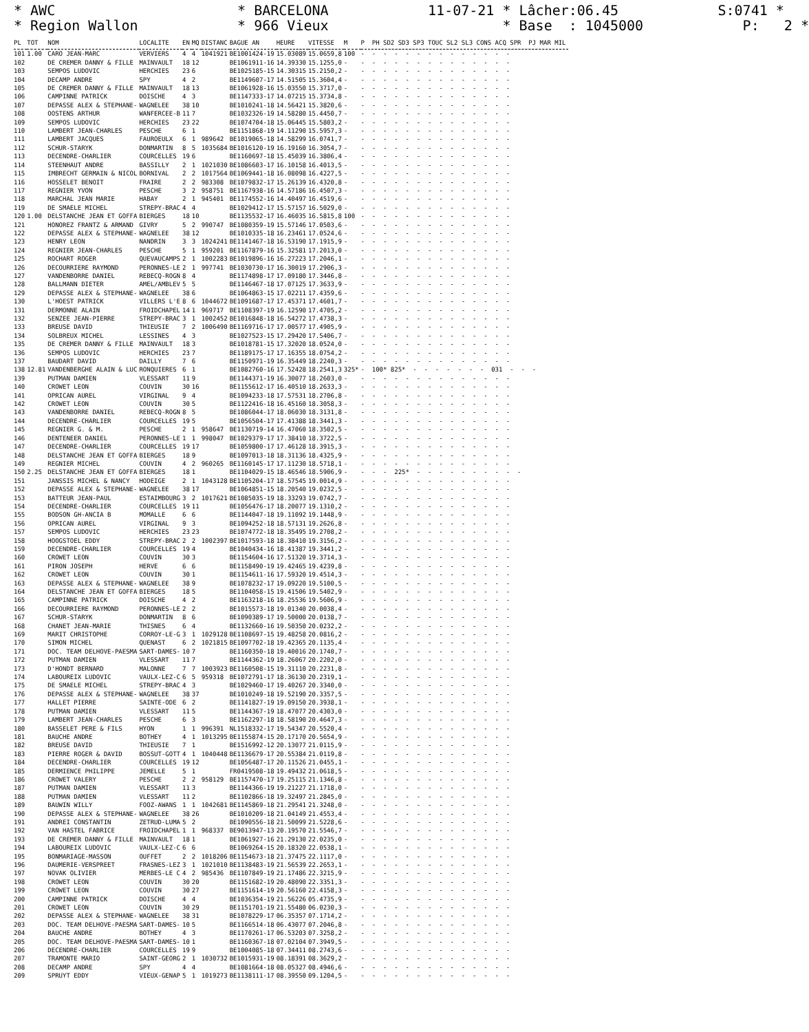* AWC * BARCELONA 11-07-21 * Lâcher:06.45 S:0741 * * Region Wallon * 966 Vieux * Base : 1045000 P: 2 *
| PL | TOT | NOM | LOCALITE | EN | MQ | DISTANC | BAGUE AN | HEURE | VITESSE | M | P PH SD2 SD3 SP3 TOUC SL2 SL3 CONS ACQ SPR PJ MAR MIL |
| --- | --- | --- | --- | --- | --- | --- | --- | --- | --- | --- | --- |
| 101 | 1.00 | CARO JEAN-MARC | VERVIERS | 4 | 4 | 1041921 | BE1001424-19 | 15.03089 | 15.0659,8 | 100 | - - - - - - - - - - - - - - |
| 102 | | DE CREMER DANNY & FILLE | MAINVAULT | 18 | 12 | | BE1061911-16 | 14.39330 | 15.1255,0 | - | - - - - - - - - - - - - - - |
| 103 | | SEMPOS LUDOVIC | HERCHIES | 23 | 6 | | BE1025185-15 | 14.30315 | 15.2150,2 | - | - - - - - - - - - - - - - - |
| 104 | | DECAMP ANDRE | SPY | 4 | 2 | | BE1149607-17 | 14.51505 | 15.3604,4 | - | - - - - - - - - - - - - - - |
| 105 | | DE CREMER DANNY & FILLE | MAINVAULT | 18 | 13 | | BE1061928-16 | 15.03550 | 15.3717,0 | - | - - - - - - - - - - - - - - |
| 106 | | CAMPINNE PATRICK | DOISCHE | 4 | 3 | | BE1147333-17 | 14.07215 | 15.3734,8 | - | - - - - - - - - - - - - - - |
| 107 | | DEPASSE ALEX & STEPHANE- | WAGNELEE | 38 | 10 | | BE1010241-18 | 14.56421 | 15.3820,6 | - | - - - - - - - - - - - - - - |
| 108 | | OOSTENS ARTHUR | WANFERCEE-B | 11 | 7 | | BE1032326-19 | 14.58280 | 15.4450,7 | - | - - - - - - - - - - - - - - |
| 109 | | SEMPOS LUDOVIC | HERCHIES | 23 | 22 | | BE1074704-18 | 15.06445 | 15.5803,2 | - | - - - - - - - - - - - - - - |
| 110 | | LAMBERT JEAN-CHARLES | PESCHE | 6 | 1 | | BE1151868-19 | 14.11290 | 15.5957,3 | - | - - - - - - - - - - - - - - |
| 111 | | LAMBERT JACQUES | FAUROEULX | 6 | 1 | 989642 | BE1019065-18 | 14.58299 | 16.0741,7 | - | - - - - - - - - - - - - - - |
| 112 | | SCHUR-STARYK | DONMARTIN | 8 | 5 | 1035684 | BE1016120-19 | 16.19160 | 16.3054,7 | - | - - - - - - - - - - - - - - |
| 113 | | DECENDRE-CHARLIER | COURCELLES | 19 | 6 | | BE1160697-18 | 15.45039 | 16.3806,4 | - | - - - - - - - - - - - - - - |
| 114 | | STEENHAUT ANDRE | BASSILLY | 2 | 1 | 1021030 | BE1086603-17 | 16.10158 | 16.4013,5 | - | - - - - - - - - - - - - - - |
| 115 | | IMBRECHT GERMAIN & NICOL | BORNIVAL | 2 | 2 | 1017564 | BE1069441-18 | 16.08098 | 16.4227,5 | - | - - - - - - - - - - - - - - |
| 116 | | HOSSELET BENOIT | FRAIRE | 2 | 2 | 983308 | BE1079832-17 | 15.26139 | 16.4320,8 | - | - - - - - - - - - - - - - - |
| 117 | | REGNIER YVON | PESCHE | 3 | 2 | 958751 | BE1167938-16 | 14.57186 | 16.4507,3 | - | - - - - - - - - - - - - - - |
| 118 | | MARCHAL JEAN MARIE | HABAY | 2 | 1 | 945401 | BE1174552-16 | 14.40497 | 16.4519,6 | - | - - - - - - - - - - - - - - |
| 119 | | DE SMAELE MICHEL | STREPY-BRAC | 4 | 4 | | BE1029412-17 | 15.57157 | 16.5029,0 | - | - - - - - - - - - - - - - - |
| 120 | 1.00 | DELSTANCHE JEAN ET GOFFA | BIERGES | 18 | 10 | | BE1135532-17 | 16.46035 | 16.5815,8 | 100 | - - - - - - - - - - - - - - |
| 121 | | HONOREZ FRANTZ & ARMAND | GIVRY | 5 | 2 | 990747 | BE1080359-19 | 15.57146 | 17.0503,6 | - | - - - - - - - - - - - - - - |
| 122 | | DEPASSE ALEX & STEPHANE- | WAGNELEE | 38 | 12 | | BE1010335-18 | 16.23461 | 17.0524,6 | - | - - - - - - - - - - - - - - |
| 123 | | HENRY LEON | NANDRIN | 3 | 3 | 1024241 | BE1141467-18 | 16.53190 | 17.1915,9 | - | - - - - - - - - - - - - - - |
| 124 | | REGNIER JEAN-CHARLES | PESCHE | 5 | 1 | 959201 | BE1167879-16 | 15.32581 | 17.2013,0 | - | - - - - - - - - - - - - - - |
| 125 | | ROCHART ROGER | QUEVAUCAMPS | 2 | 1 | 1002283 | BE1019896-16 | 16.27223 | 17.2046,1 | - | - - - - - - - - - - - - - - |
| 126 | | DECOURRIERE RAYMOND | PERONNES-LE | 2 | 1 | 997741 | BE1030730-17 | 16.30019 | 17.2906,3 | - | - - - - - - - - - - - - - - |
| 127 | | VANDENBORRE DANIEL | REBECQ-ROGN | 8 | 4 | | BE1174898-17 | 17.09180 | 17.3446,8 | - | - - - - - - - - - - - - - - |
| 128 | | BALLMANN DIETER | AMEL/AMBLEV | 5 | 5 | | BE1146467-18 | 17.07125 | 17.3633,9 | - | - - - - - - - - - - - - - - |
| 129 | | DEPASSE ALEX & STEPHANE- | WAGNELEE | 38 | 6 | | BE1064863-15 | 17.02211 | 17.4359,6 | - | - - - - - - - - - - - - - - |
| 130 | | L'HOEST PATRICK | VILLERS L'E | 8 | 6 | 1044672 | BE1091687-17 | 17.45371 | 17.4601,7 | - | - - - - - - - - - - - - - - |
| 131 | | DERMONNE ALAIN | FROIDCHAPEL | 14 | 1 | 969717 | BE1108397-19 | 16.12590 | 17.4705,2 | - | - - - - - - - - - - - - - - |
| 132 | | SENZEE JEAN-PIERRE | STREPY-BRAC | 3 | 1 | 1002452 | BE1016848-18 | 16.54272 | 17.4738,3 | - | - - - - - - - - - - - - - - |
| 133 | | BREUSE DAVID | THIEUSIE | 7 | 2 | 1006490 | BE1169716-17 | 17.00577 | 17.4905,9 | - | - - - - - - - - - - - - - - |
| 134 | | SOLBREUX MICHEL | LESSINES | 4 | 3 | | BE1027523-15 | 17.29420 | 17.5406,7 | - | - - - - - - - - - - - - - - |
| 135 | | DE CREMER DANNY & FILLE | MAINVAULT | 18 | 3 | | BE1018781-15 | 17.32020 | 18.0524,0 | - | - - - - - - - - - - - - - - |
| 136 | | SEMPOS LUDOVIC | HERCHIES | 23 | 7 | | BE1189175-17 | 17.16355 | 18.0754,2 | - | - - - - - - - - - - - - - - |
| 137 | | BAUDART DAVID | DAILLY | 7 | 6 | | BE1150971-19 | 16.35449 | 18.2240,3 | - | - - - - - - - - - - - - - - |
| 138 | 12.81 | VANDENBERGHE ALAIN & LUC | RONQUIERES | 6 | 1 | | BE1082760-16 | 17.52428 | 18.2541,3 | 325* | - 100* 825* - - - - - - - 031 - - - |
| 139 | | PUTMAN DAMIEN | VLESSART | 11 | 9 | | BE1144371-19 | 16.30077 | 18.2603,0 | - | - - - - - - - - - - - - - - |
| 140 | | CROWET LEON | COUVIN | 30 | 16 | | BE1155612-17 | 16.40510 | 18.2633,3 | - | - - - - - - - - - - - - - - |
| 141 | | OPRICAN AUREL | VIRGINAL | 9 | 4 | | BE1094233-18 | 17.57531 | 18.2706,8 | - | - - - - - - - - - - - - - - |
| 142 | | CROWET LEON | COUVIN | 30 | 5 | | BE1122416-18 | 16.45160 | 18.3058,3 | - | - - - - - - - - - - - - - - |
| 143 | | VANDENBORRE DANIEL | REBECQ-ROGN | 8 | 5 | | BE1086044-17 | 18.06030 | 18.3131,8 | - | - - - - - - - - - - - - - - |
| 144 | | DECENDRE-CHARLIER | COURCELLES | 19 | 5 | | BE1056504-17 | 17.41388 | 18.3441,3 | - | - - - - - - - - - - - - - - |
| 145 | | REGNIER G. & M. | PESCHE | 2 | 1 | 958647 | BE1130719-14 | 16.47060 | 18.3502,5 | - | - - - - - - - - - - - - - - |
| 146 | | DENTENEER DANIEL | PERONNES-LE | 1 | 1 | 998047 | BE1029379-17 | 17.38410 | 18.3722,5 | - | - - - - - - - - - - - - - - |
| 147 | | DECENDRE-CHARLIER | COURCELLES | 19 | 17 | | BE1059800-17 | 17.46128 | 18.3915,3 | - | - - - - - - - - - - - - - - |
| 148 | | DELSTANCHE JEAN ET GOFFA | BIERGES | 18 | 9 | | BE1097013-18 | 18.31136 | 18.4325,9 | - | - - - - - - - - - - - - - - |
| 149 | | REGNIER MICHEL | COUVIN | 4 | 2 | 960265 | BE1160145-17 | 17.11230 | 18.5718,1 | - | - - - - - - - - - - - - - - |
| 150 | 2.25 | DELSTANCHE JEAN ET GOFFA | BIERGES | 18 | 1 | | BE1104029-15 | 18.46546 | 18.5906,9 | - | - - - 225* - - - - - - - - - - |
| 151 | | JANSSIS MICHEL & NANCY | HODEIGE | 2 | 1 | 1043128 | BE1105204-17 | 18.57545 | 19.0014,9 | - | - - - - - - - - - - - - - - |
| 152 | | DEPASSE ALEX & STEPHANE- | WAGNELEE | 38 | 17 | | BE1064851-15 | 18.20540 | 19.0232,5 | - | - - - - - - - - - - - - - - |
| 153 | | BATTEUR JEAN-PAUL | ESTAIMBOURG | 3 | 2 | 1017621 | BE1085035-19 | 18.33293 | 19.0742,7 | - | - - - - - - - - - - - - - - |
| 154 | | DECENDRE-CHARLIER | COURCELLES | 19 | 11 | | BE1056476-17 | 18.20077 | 19.1310,2 | - | - - - - - - - - - - - - - - |
| 155 | | BODSON GH-ANCIA B | MOMALLE | 6 | 6 | | BE1144047-18 | 19.11092 | 19.1448,9 | - | - - - - - - - - - - - - - - |
| 156 | | OPRICAN AUREL | VIRGINAL | 9 | 3 | | BE1094252-18 | 18.57131 | 19.2626,8 | - | - - - - - - - - - - - - - - |
| 157 | | SEMPOS LUDOVIC | HERCHIES | 23 | 23 | | BE1074772-18 | 18.35495 | 19.2708,2 | - | - - - - - - - - - - - - - - |
| 158 | | HOOGSTOEL EDDY | STREPY-BRAC | 2 | 2 | 1002397 | BE1017593-18 | 18.38410 | 19.3156,2 | - | - - - - - - - - - - - - - - |
| 159 | | DECENDRE-CHARLIER | COURCELLES | 19 | 4 | | BE1040434-16 | 18.41387 | 19.3441,2 | - | - - - - - - - - - - - - - - |
| 160 | | CROWET LEON | COUVIN | 30 | 3 | | BE1154604-16 | 17.51320 | 19.3714,3 | - | - - - - - - - - - - - - - - |
| 161 | | PIRON JOSEPH | HERVE | 6 | 6 | | BE1158490-19 | 19.42465 | 19.4239,8 | - | - - - - - - - - - - - - - - |
| 162 | | CROWET LEON | COUVIN | 30 | 1 | | BE1154611-16 | 17.59320 | 19.4514,3 | - | - - - - - - - - - - - - - - |
| 163 | | DEPASSE ALEX & STEPHANE- | WAGNELEE | 38 | 9 | | BE1078232-17 | 19.09220 | 19.5100,5 | - | - - - - - - - - - - - - - - |
| 164 | | DELSTANCHE JEAN ET GOFFA | BIERGES | 18 | 5 | | BE1104058-15 | 19.41506 | 19.5402,9 | - | - - - - - - - - - - - - - - |
| 165 | | CAMPINNE PATRICK | DOISCHE | 4 | 2 | | BE1163218-16 | 18.25536 | 19.5606,9 | - | - - - - - - - - - - - - - - |
| 166 | | DECOURRIERE RAYMOND | PERONNES-LE | 2 | 2 | | BE1015573-18 | 19.01340 | 20.0038,4 | - | - - - - - - - - - - - - - - |
| 167 | | SCHUR-STARYK | DONMARTIN | 8 | 6 | | BE1090389-17 | 19.50000 | 20.0138,7 | - | - - - - - - - - - - - - - - |
| 168 | | CHANET JEAN-MARIE | THISNES | 6 | 4 | | BE1132660-16 | 19.50350 | 20.0232,2 | - | - - - - - - - - - - - - - - |
| 169 | | MARIT CHRISTOPHE | CORROY-LE-G | 3 | 1 | 1029128 | BE1108697-15 | 19.48258 | 20.0816,2 | - | - - - - - - - - - - - - - - |
| 170 | | SIMON MICHEL | QUENAST | 6 | 2 | 1021815 | BE1097702-18 | 19.42365 | 20.1135,4 | - | - - - - - - - - - - - - - - |
| 171 | | DOC. TEAM DELHOVE-PAESMA | SART-DAMES- | 10 | 7 | | BE1160350-18 | 19.40016 | 20.1740,7 | - | - - - - - - - - - - - - - - |
| 172 | | PUTMAN DAMIEN | VLESSART | 11 | 7 | | BE1144362-19 | 18.26067 | 20.2202,0 | - | - - - - - - - - - - - - - - |
| 173 | | D'HONDT BERNARD | MALONNE | 7 | 7 | 1003923 | BE1160508-15 | 19.31110 | 20.2231,8 | - | - - - - - - - - - - - - - - |
| 174 | | LABOUREIX LUDOVIC | VAULX-LEZ-C | 6 | 5 | 959318 | BE1072791-17 | 18.36130 | 20.2319,1 | - | - - - - - - - - - - - - - - |
| 175 | | DE SMAELE MICHEL | STREPY-BRAC | 4 | 3 | | BE1029460-17 | 19.40267 | 20.3340,0 | - | - - - - - - - - - - - - - - |
| 176 | | DEPASSE ALEX & STEPHANE- | WAGNELEE | 38 | 37 | | BE1010249-18 | 19.52190 | 20.3357,5 | - | - - - - - - - - - - - - - - |
| 177 | | HALLET PIERRE | SAINTE-ODE | 6 | 2 | | BE1141827-19 | 19.09150 | 20.3938,1 | - | - - - - - - - - - - - - - - |
| 178 | | PUTMAN DAMIEN | VLESSART | 11 | 5 | | BE1144367-19 | 18.47077 | 20.4303,0 | - | - - - - - - - - - - - - - - |
| 179 | | LAMBERT JEAN-CHARLES | PESCHE | 6 | 3 | | BE1162297-18 | 18.58190 | 20.4647,3 | - | - - - - - - - - - - - - - - |
| 180 | | BASSELET PERE & FILS | HYON | 1 | 1 | 996391 | NL1518332-17 | 19.54347 | 20.5520,4 | - | - - - - - - - - - - - - - - |
| 181 | | BAUCHE ANDRE | BOTHEY | 4 | 1 | 1013295 | BE1155874-15 | 20.17170 | 20.5654,9 | - | - - - - - - - - - - - - - - |
| 182 | | BREUSE DAVID | THIEUSIE | 7 | 1 | | BE1516992-12 | 20.13077 | 21.0115,9 | - | - - - - - - - - - - - - - - |
| 183 | | PIERRE ROGER & DAVID | BOSSUT-GOTT | 4 | 1 | 1040448 | BE1136679-17 | 20.55384 | 21.0119,8 | - | - - - - - - - - - - - - - - |
| 184 | | DECENDRE-CHARLIER | COURCELLES | 19 | 12 | | BE1056487-17 | 20.11526 | 21.0455,1 | - | - - - - - - - - - - - - - - |
| 185 | | DERMIENCE PHILIPPE | JEMELLE | 5 | 1 | | FR0419508-18 | 19.49432 | 21.0618,5 | - | - - - - - - - - - - - - - - |
| 186 | | CROWET VALERY | PESCHE | 2 | 2 | 958129 | BE1157470-17 | 19.25115 | 21.1346,8 | - | - - - - - - - - - - - - - - |
| 187 | | PUTMAN DAMIEN | VLESSART | 11 | 3 | | BE1144366-19 | 19.21227 | 21.1718,0 | - | - - - - - - - - - - - - - - |
| 188 | | PUTMAN DAMIEN | VLESSART | 11 | 2 | | BE1102866-18 | 19.32497 | 21.2845,0 | - | - - - - - - - - - - - - - - |
| 189 | | BAUWIN WILLY | FOOZ-AWANS | 1 | 1 | 1042681 | BE1145869-18 | 21.29541 | 21.3248,0 | - | - - - - - - - - - - - - - - |
| 190 | | DEPASSE ALEX & STEPHANE- | WAGNELEE | 38 | 26 | | BE1010209-18 | 21.04149 | 21.4553,4 | - | - - - - - - - - - - - - - - |
| 191 | | ANDREI CONSTANTIN | ZETRUD-LUMA | 5 | 2 | | BE1090556-18 | 21.50099 | 21.5228,6 | - | - - - - - - - - - - - - - - |
| 192 | | VAN HASTEL FABRICE | FROIDCHAPEL | 1 | 1 | 968337 | BE9013947-13 | 20.19570 | 21.5546,7 | - | - - - - - - - - - - - - - - |
| 193 | | DE CREMER DANNY & FILLE | MAINVAULT | 18 | 1 | | BE1061927-16 | 21.29130 | 22.0235,0 | - | - - - - - - - - - - - - - - |
| 194 | | LABOUREIX LUDOVIC | VAULX-LEZ-C | 6 | 6 | | BE1069264-15 | 20.18320 | 22.0538,1 | - | - - - - - - - - - - - - - - |
| 195 | | BONMARIAGE-MASSON | OUFFET | 2 | 2 | 1018206 | BE1154673-18 | 21.37475 | 22.1117,0 | - | - - - - - - - - - - - - - - |
| 196 | | DAUMERIE-VERSPREET | FRASNES-LEZ | 3 | 1 | 1021010 | BE1138483-19 | 21.56539 | 22.2653,1 | - | - - - - - - - - - - - - - - |
| 197 | | NOVAK OLIVIER | MERBES-LE C | 4 | 2 | 985436 | BE1107849-19 | 21.17486 | 22.3215,9 | - | - - - - - - - - - - - - - - |
| 198 | | CROWET LEON | COUVIN | 30 | 20 | | BE1151682-19 | 20.48090 | 22.3351,3 | - | - - - - - - - - - - - - - - |
| 199 | | CROWET LEON | COUVIN | 30 | 27 | | BE1151614-19 | 20.56160 | 22.4158,3 | - | - - - - - - - - - - - - - - |
| 200 | | CAMPINNE PATRICK | DOISCHE | 4 | 4 | | BE1036354-19 | 21.56226 | 05.4735,9 | - | - - - - - - - - - - - - - - |
| 201 | | CROWET LEON | COUVIN | 30 | 29 | | BE1151701-19 | 21.55480 | 06.0230,3 | - | - - - - - - - - - - - - - - |
| 202 | | DEPASSE ALEX & STEPHANE- | WAGNELEE | 38 | 31 | | BE1078229-17 | 06.35357 | 07.1714,2 | - | - - - - - - - - - - - - - - |
| 203 | | DOC. TEAM DELHOVE-PAESMA | SART-DAMES- | 10 | 5 | | BE1166514-18 | 06.43077 | 07.2046,8 | - | - - - - - - - - - - - - - - |
| 204 | | BAUCHE ANDRE | BOTHEY | 4 | 3 | | BE1170261-17 | 06.53203 | 07.3258,2 | - | - - - - - - - - - - - - - - |
| 205 | | DOC. TEAM DELHOVE-PAESMA | SART-DAMES- | 10 | 1 | | BE1160367-18 | 07.02104 | 07.3949,5 | - | - - - - - - - - - - - - - - |
| 206 | | DECENDRE-CHARLIER | COURCELLES | 19 | 9 | | BE1004085-18 | 07.34411 | 08.2743,6 | - | - - - - - - - - - - - - - - |
| 207 | | TRAMONTE MARIO | SAINT-GEORG | 2 | 1 | 1030732 | BE1015931-19 | 08.18391 | 08.3629,2 | - | - - - - - - - - - - - - - - |
| 208 | | DECAMP ANDRE | SPY | 4 | 4 | | BE1081664-18 | 08.05327 | 08.4946,6 | - | - - - - - - - - - - - - - - |
| 209 | | SPRUYT EDDY | VIEUX-GENAP | 5 | 1 | 1019273 | BE1138111-17 | 08.39550 | 09.1204,5 | - | - - - - - - - - - - - - - - |